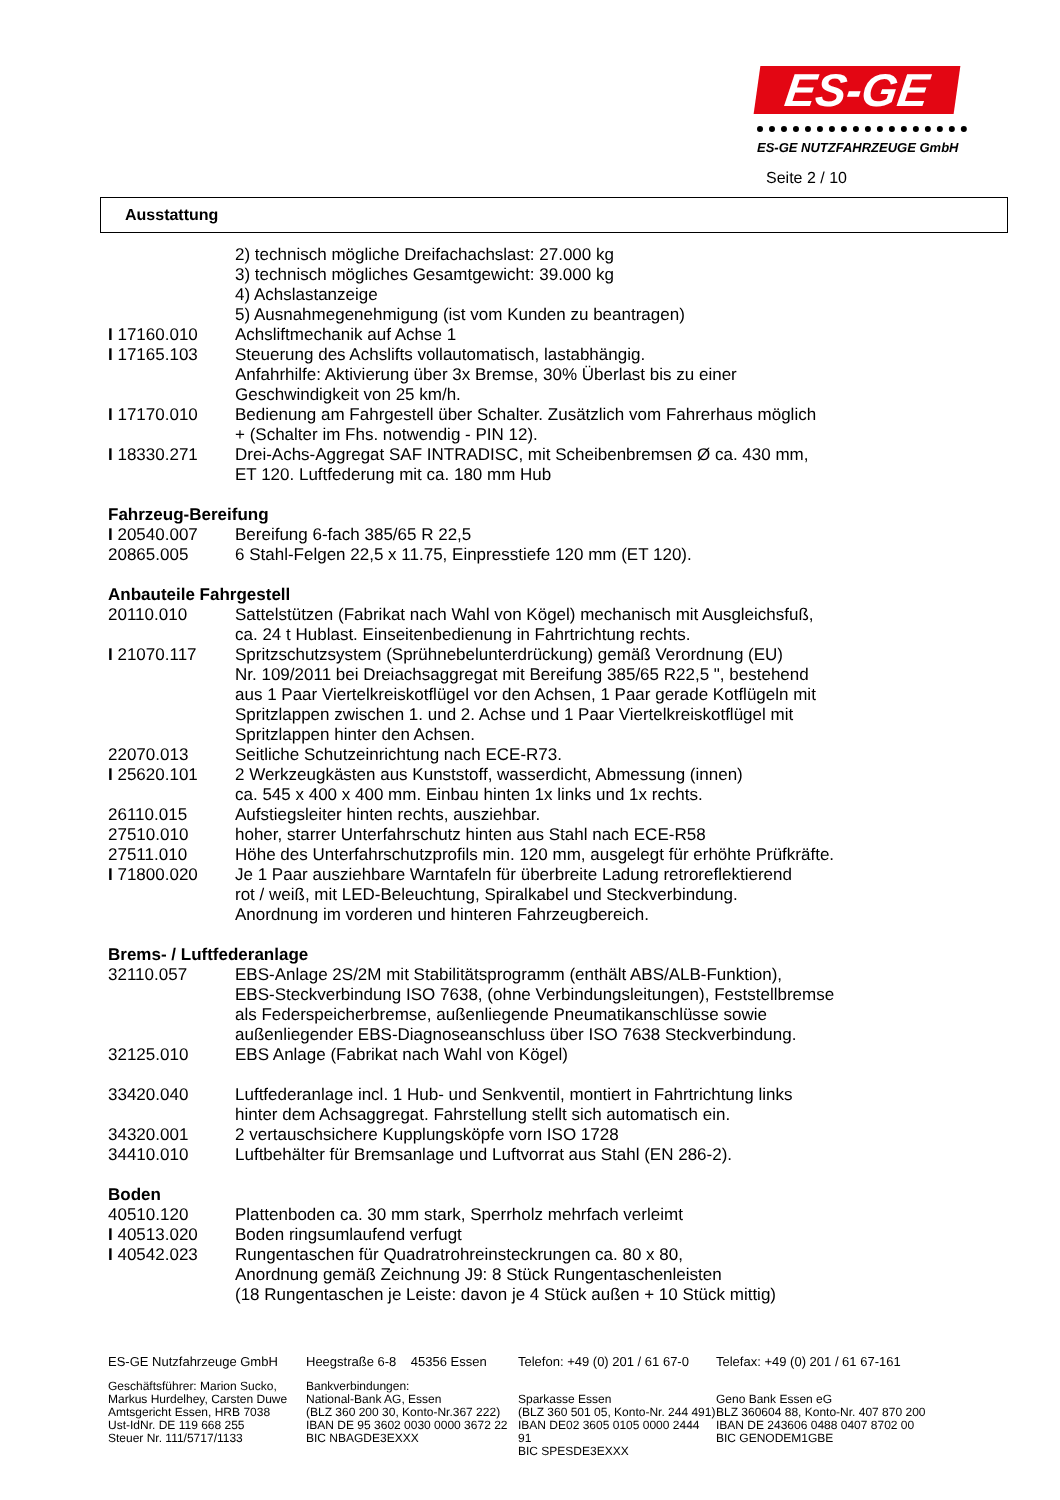ES-GE
ES-GE NUTZFAHRZEUGE GmbH
Seite 2 / 10
Ausstattung
2) technisch mögliche Dreifachachslast: 27.000 kg
3) technisch mögliches Gesamtgewicht: 39.000 kg
4) Achslastanzeige
5) Ausnahmegenehmigung (ist vom Kunden zu beantragen)
I 17160.010 Achsliftmechanik auf Achse 1
I 17165.103 Steuerung des Achslifts vollautomatisch, lastabhängig.
Anfahrhilfe: Aktivierung über 3x Bremse, 30% Überlast bis zu einer
Geschwindigkeit von 25 km/h.
I 17170.010 Bedienung am Fahrgestell über Schalter. Zusätzlich vom Fahrerhaus möglich
+ (Schalter im Fhs. notwendig - PIN 12).
I 18330.271 Drei-Achs-Aggregat SAF INTRADISC, mit Scheibenbremsen Ø ca. 430 mm,
ET 120. Luftfederung mit ca. 180 mm Hub
Fahrzeug-Bereifung
I 20540.007 Bereifung 6-fach 385/65 R 22,5
20865.005 6 Stahl-Felgen 22,5 x 11.75, Einpresstiefe 120 mm (ET 120).
Anbauteile Fahrgestell
20110.010 Sattelstützen (Fabrikat nach Wahl von Kögel) mechanisch mit Ausgleichsfuß,
ca. 24 t Hublast. Einseitenbedienung in Fahrtrichtung rechts.
I 21070.117 Spritzschutzsystem (Sprühnebelunterdrückung) gemäß Verordnung (EU)
Nr. 109/2011 bei Dreiachsaggregat mit Bereifung 385/65 R22,5 ", bestehend
aus 1 Paar Viertelkreiskotflügel vor den Achsen, 1 Paar gerade Kotflügeln mit
Spritzlappen zwischen 1. und 2. Achse und 1 Paar Viertelkreiskotflügel mit
Spritzlappen hinter den Achsen.
22070.013 Seitliche Schutzeinrichtung nach ECE-R73.
I 25620.101 2 Werkzeugkästen aus Kunststoff, wasserdicht, Abmessung (innen)
ca. 545 x 400 x 400 mm. Einbau hinten 1x links und 1x rechts.
26110.015 Aufstiegsleiter hinten rechts, ausziehbar.
27510.010 hoher, starrer Unterfahrschutz hinten aus Stahl nach ECE-R58
27511.010 Höhe des Unterfahrschutzprofils min. 120 mm, ausgelegt für erhöhte Prüfkräfte.
I 71800.020 Je 1 Paar ausziehbare Warntafeln für überbreite Ladung retroreflektierend
rot / weiß, mit LED-Beleuchtung, Spiralkabel und Steckverbindung.
Anordnung im vorderen und hinteren Fahrzeugbereich.
Brems- / Luftfederanlage
32110.057 EBS-Anlage 2S/2M mit Stabilitätsprogramm (enthält ABS/ALB-Funktion),
EBS-Steckverbindung ISO 7638, (ohne Verbindungsleitungen), Feststellbremse
als Federspeicherbremse, außenliegende Pneumatikanschlüsse sowie
außenliegender EBS-Diagnoseanschluss über ISO 7638 Steckverbindung.
32125.010 EBS Anlage (Fabrikat nach Wahl von Kögel)
33420.040 Luftfederanlage incl. 1 Hub- und Senkventil, montiert in Fahrtrichtung links
hinter dem Achsaggregat. Fahrstellung stellt sich automatisch ein.
34320.001 2 vertauschsichere Kupplungsköpfe vorn ISO 1728
34410.010 Luftbehälter für Bremsanlage und Luftvorrat aus Stahl (EN 286-2).
Boden
40510.120 Plattenboden ca. 30 mm stark, Sperrholz mehrfach verleimt
I 40513.020 Boden ringsumlaufend verfugt
I 40542.023 Rungentaschen für Quadratrohreinsteckrungen ca. 80 x 80,
Anordnung gemäß Zeichnung J9: 8 Stück Rungentaschenleisten
(18 Rungentaschen je Leiste: davon je 4 Stück außen + 10 Stück mittig)
ES-GE Nutzfahrzeuge GmbH
Geschäftsführer: Marion Sucko,
Markus Hurdelhey, Carsten Duwe
Amtsgericht Essen, HRB 7038
Ust-IdNr. DE 119 668 255
Steuer Nr. 111/5717/1133
Heegstraße 6-8 45356 Essen
Bankverbindungen:
National-Bank AG, Essen
(BLZ 360 200 30, Konto-Nr.367 222)
IBAN DE 95 3602 0030 0000 3672 22
BIC NBAGDE3EXXX
Telefon: +49 (0) 201 / 61 67-0
Sparkasse Essen
(BLZ 360 501 05, Konto-Nr. 244 491)
IBAN DE02 3605 0105 0000 2444 91
BIC SPESDE3EXXX
Telefax: +49 (0) 201 / 61 67-161
Geno Bank Essen eG
BLZ 360604 88, Konto-Nr. 407 870 200
IBAN DE 243606 0488 0407 8702 00
BIC GENODEM1GBE